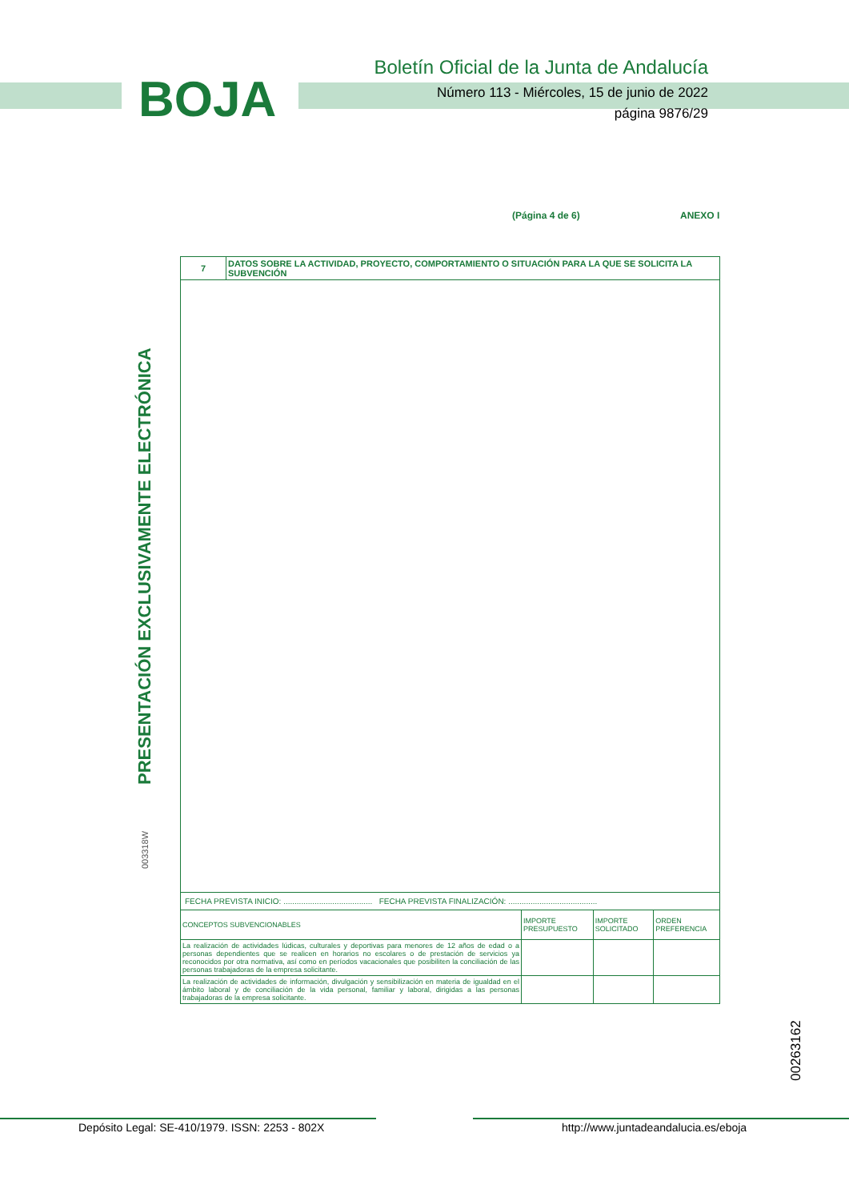BOJA
Boletín Oficial de la Junta de Andalucía
Número 113 - Miércoles, 15 de junio de 2022
página 9876/29
(Página 4 de 6) ANEXO I
PRESENTACIÓN EXCLUSIVAMENTE ELECTRÓNICA
003318W
00263162
| 7 | DATOS SOBRE LA ACTIVIDAD, PROYECTO, COMPORTAMIENTO O SITUACIÓN PARA LA QUE SE SOLICITA LA SUBVENCIÓN | | | |
| FECHA PREVISTA INICIO: ........................................ FECHA PREVISTA FINALIZACIÓN: ........................................ | | | | |
| CONCEPTOS SUBVENCIONABLES | | IMPORTE PRESUPUESTO | IMPORTE SOLICITADO | ORDEN PREFERENCIA |
| La realización de actividades lúdicas, culturales y deportivas para menores de 12 años de edad o a personas dependientes que se realicen en horarios no escolares o de prestación de servicios ya reconocidos por otra normativa, así como en períodos vacacionales que posibiliten la conciliación de las personas trabajadoras de la empresa solicitante. | | | | |
| La realización de actividades de información, divulgación y sensibilización en materia de igualdad en el ámbito laboral y de conciliación de la vida personal, familiar y laboral, dirigidas a las personas trabajadoras de la empresa solicitante. | | | | |
Depósito Legal: SE-410/1979. ISSN: 2253 - 802X
http://www.juntadeandalucia.es/eboja